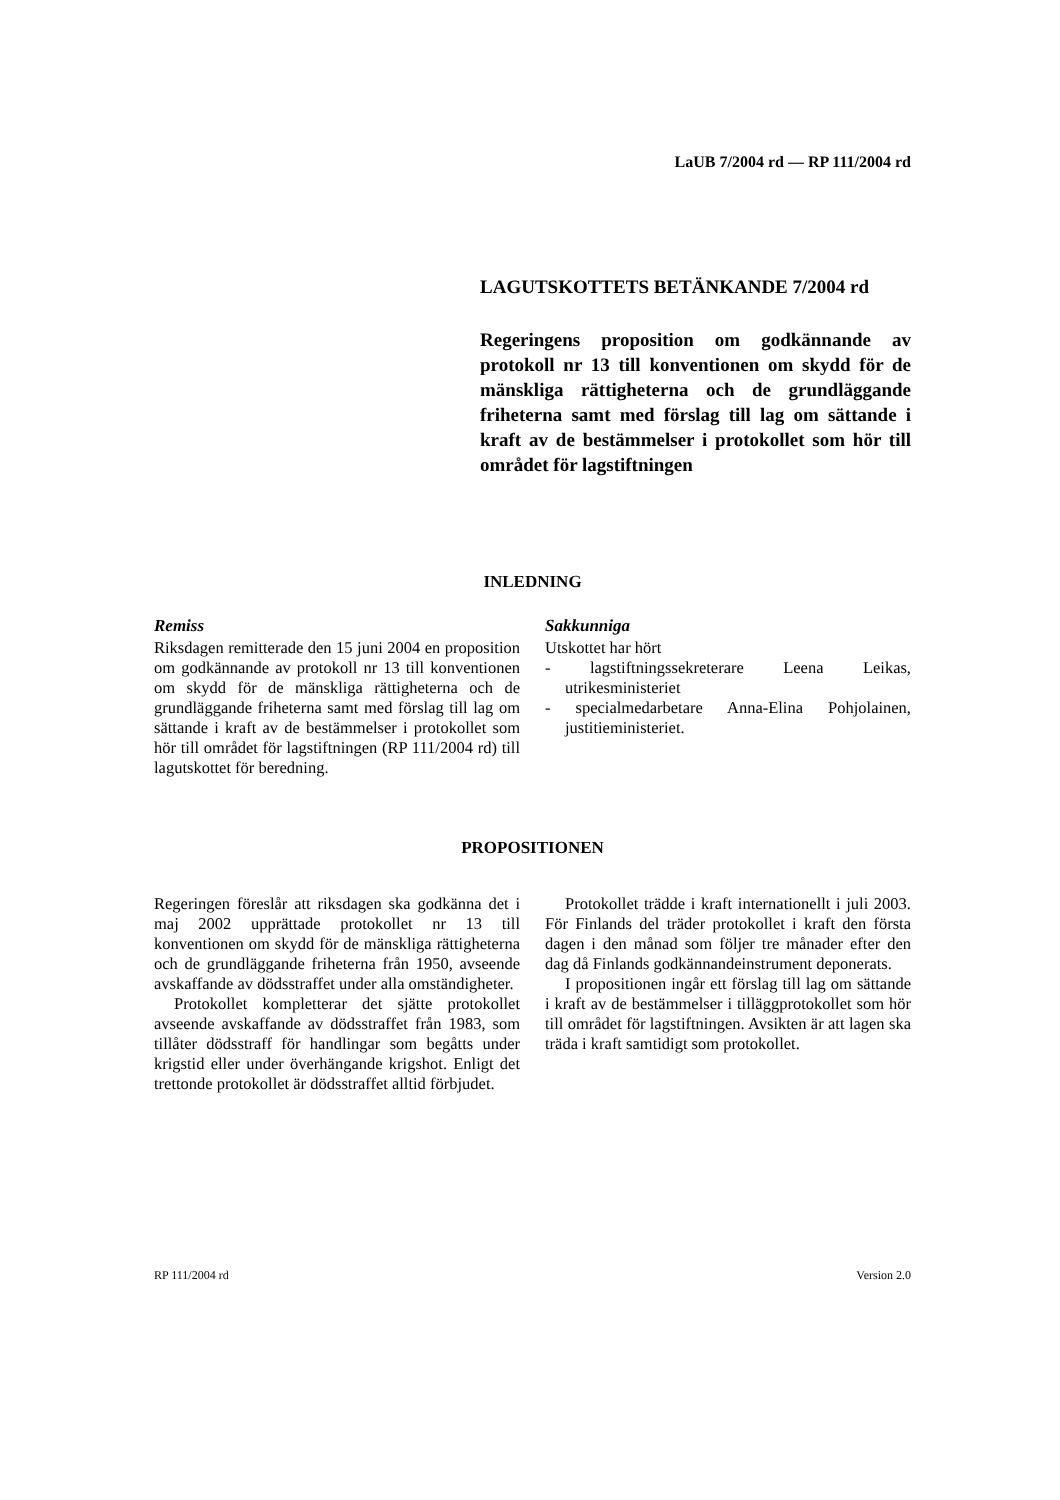LaUB 7/2004 rd — RP 111/2004 rd
LAGUTSKOTTETS BETÄNKANDE 7/2004 rd
Regeringens proposition om godkännande av protokoll nr 13 till konventionen om skydd för de mänskliga rättigheterna och de grundläggande friheterna samt med förslag till lag om sättande i kraft av de bestämmelser i protokollet som hör till området för lagstiftningen
INLEDNING
Remiss
Riksdagen remitterade den 15 juni 2004 en proposition om godkännande av protokoll nr 13 till konventionen om skydd för de mänskliga rättigheterna och de grundläggande friheterna samt med förslag till lag om sättande i kraft av de bestämmelser i protokollet som hör till området för lagstiftningen (RP 111/2004 rd) till lagutskottet för beredning.
Sakkunniga
Utskottet har hört
- lagstiftningssekreterare Leena Leikas, utrikesministeriet
- specialmedarbetare Anna-Elina Pohjolainen, justitieministeriet.
PROPOSITIONEN
Regeringen föreslår att riksdagen ska godkänna det i maj 2002 upprättade protokollet nr 13 till konventionen om skydd för de mänskliga rättigheterna och de grundläggande friheterna från 1950, avseende avskaffande av dödsstraffet under alla omständigheter.
Protokollet kompletterar det sjätte protokollet avseende avskaffande av dödsstraffet från 1983, som tillåter dödsstraff för handlingar som begåtts under krigstid eller under överhängande krigshot. Enligt det trettonde protokollet är dödsstraffet alltid förbjudet.
Protokollet trädde i kraft internationellt i juli 2003. För Finlands del träder protokollet i kraft den första dagen i den månad som följer tre månader efter den dag då Finlands godkännandeinstrument deponerats.
I propositionen ingår ett förslag till lag om sättande i kraft av de bestämmelser i tilläggprotokollet som hör till området för lagstiftningen. Avsikten är att lagen ska träda i kraft samtidigt som protokollet.
RP 111/2004 rd Version 2.0